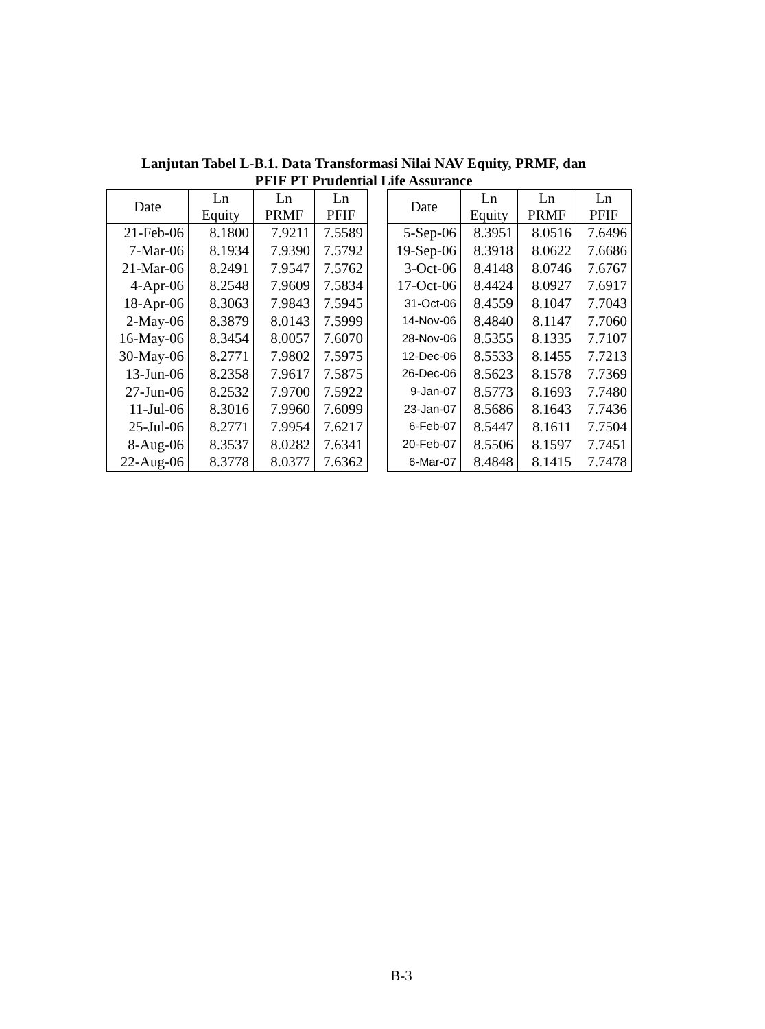Lanjutan Tabel L-B.1. Data Transformasi Nilai NAV Equity, PRMF, dan
PFIF PT Prudential Life Assurance
| Date | Ln Equity | Ln PRMF | Ln PFIF |
| --- | --- | --- | --- |
| 21-Feb-06 | 8.1800 | 7.9211 | 7.5589 |
| 7-Mar-06 | 8.1934 | 7.9390 | 7.5792 |
| 21-Mar-06 | 8.2491 | 7.9547 | 7.5762 |
| 4-Apr-06 | 8.2548 | 7.9609 | 7.5834 |
| 18-Apr-06 | 8.3063 | 7.9843 | 7.5945 |
| 2-May-06 | 8.3879 | 8.0143 | 7.5999 |
| 16-May-06 | 8.3454 | 8.0057 | 7.6070 |
| 30-May-06 | 8.2771 | 7.9802 | 7.5975 |
| 13-Jun-06 | 8.2358 | 7.9617 | 7.5875 |
| 27-Jun-06 | 8.2532 | 7.9700 | 7.5922 |
| 11-Jul-06 | 8.3016 | 7.9960 | 7.6099 |
| 25-Jul-06 | 8.2771 | 7.9954 | 7.6217 |
| 8-Aug-06 | 8.3537 | 8.0282 | 7.6341 |
| 22-Aug-06 | 8.3778 | 8.0377 | 7.6362 |
| Date | Ln Equity | Ln PRMF | Ln PFIF |
| --- | --- | --- | --- |
| 5-Sep-06 | 8.3951 | 8.0516 | 7.6496 |
| 19-Sep-06 | 8.3918 | 8.0622 | 7.6686 |
| 3-Oct-06 | 8.4148 | 8.0746 | 7.6767 |
| 17-Oct-06 | 8.4424 | 8.0927 | 7.6917 |
| 31-Oct-06 | 8.4559 | 8.1047 | 7.7043 |
| 14-Nov-06 | 8.4840 | 8.1147 | 7.7060 |
| 28-Nov-06 | 8.5355 | 8.1335 | 7.7107 |
| 12-Dec-06 | 8.5533 | 8.1455 | 7.7213 |
| 26-Dec-06 | 8.5623 | 8.1578 | 7.7369 |
| 9-Jan-07 | 8.5773 | 8.1693 | 7.7480 |
| 23-Jan-07 | 8.5686 | 8.1643 | 7.7436 |
| 6-Feb-07 | 8.5447 | 8.1611 | 7.7504 |
| 20-Feb-07 | 8.5506 | 8.1597 | 7.7451 |
| 6-Mar-07 | 8.4848 | 8.1415 | 7.7478 |
B-3